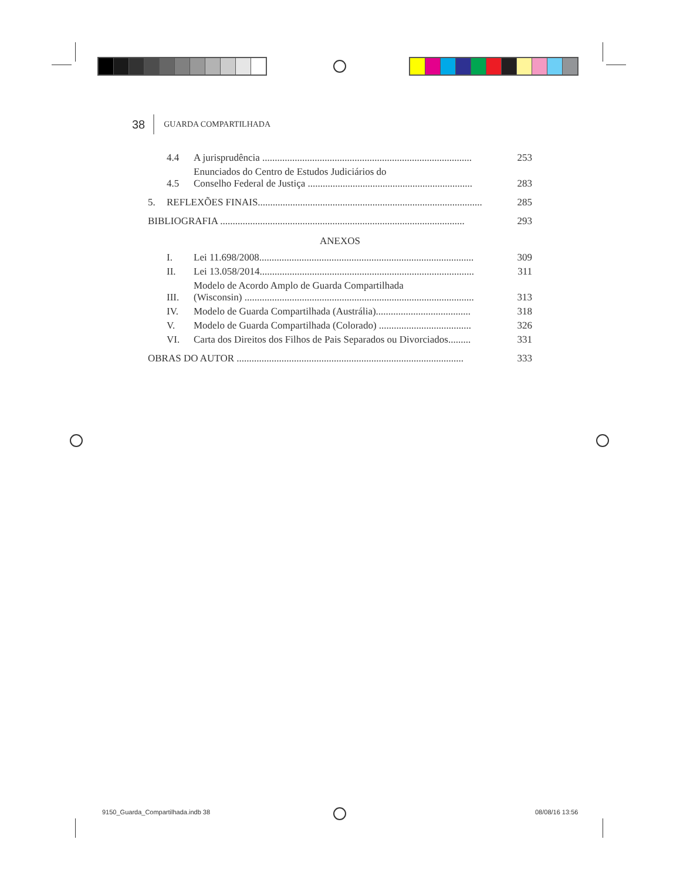38 GUARDA COMPARTILHADA
4.4 A jurisprudência .................................................................................... 253
4.5 Enunciados do Centro de Estudos Judiciários do
Conselho Federal de Justiça .................................................................. 283
5. REFLEXÕES FINAIS.......................................................................................... 285
BIBLIOGRAFIA .................................................................................................. 293
ANEXOS
I. Lei 11.698/2008...................................................................................... 309
II. Lei 13.058/2014...................................................................................... 311
III. Modelo de Acordo Amplo de Guarda Compartilhada
(Wisconsin) ............................................................................................ 313
IV. Modelo de Guarda Compartilhada (Austrália)...................................... 318
V. Modelo de Guarda Compartilhada (Colorado) ..................................... 326
VI. Carta dos Direitos dos Filhos de Pais Separados ou Divorciados......... 331
OBRAS DO AUTOR ........................................................................................... 333
9150_Guarda_Compartilhada.indb 38
08/08/16 13:56